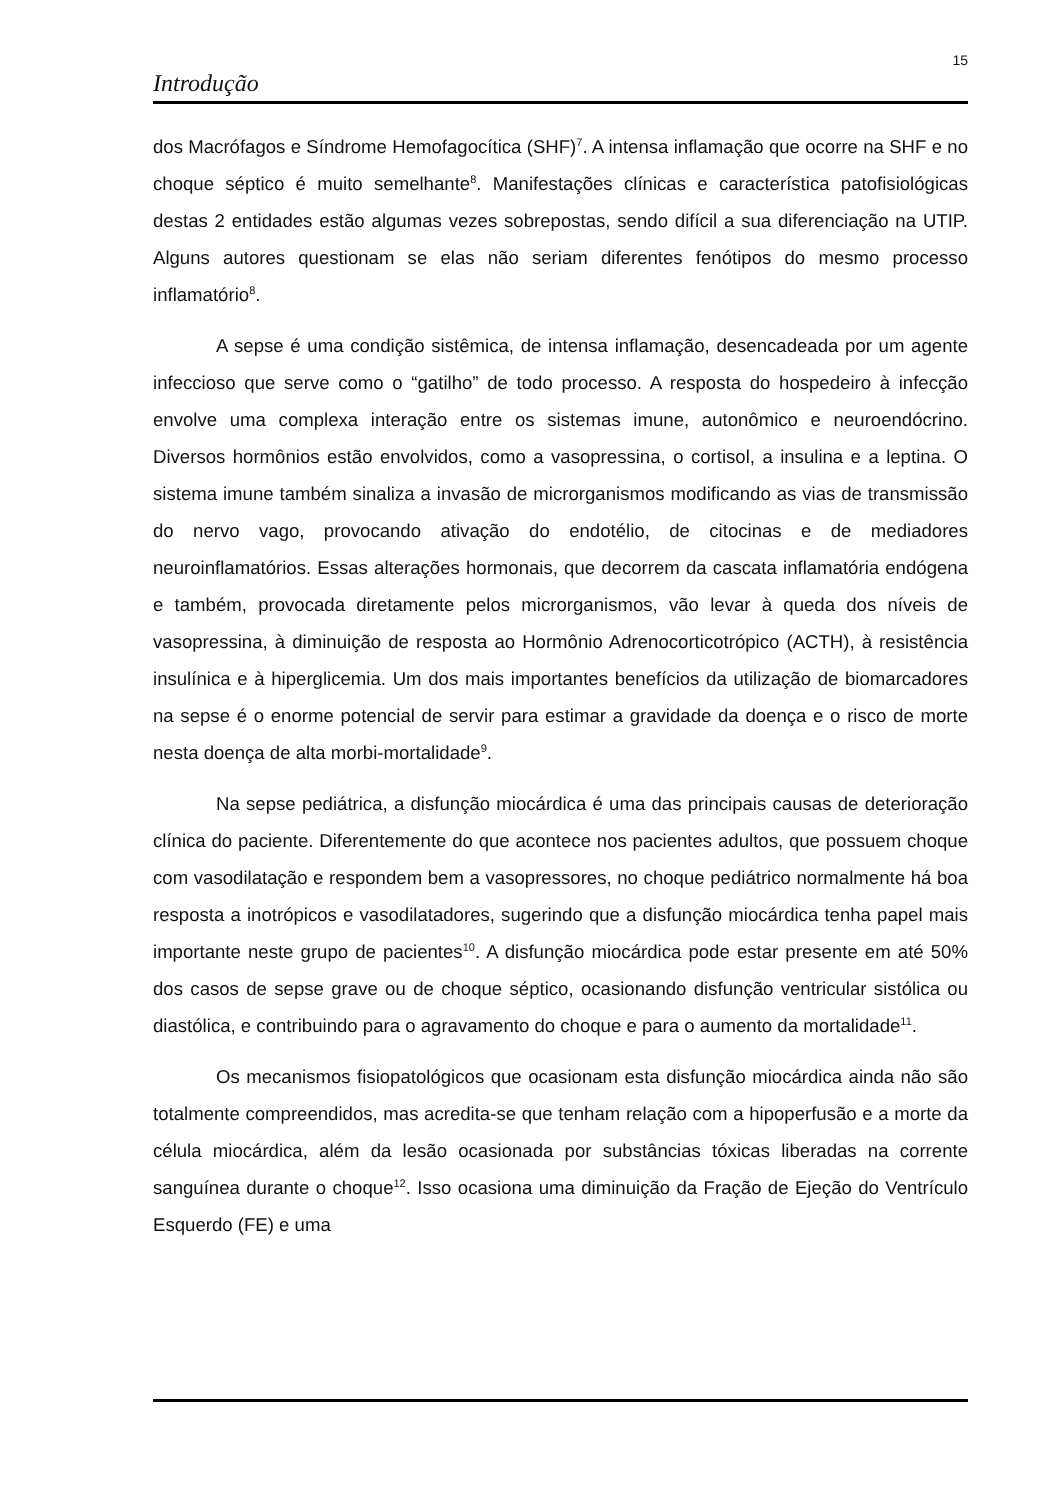15
Introdução
dos Macrófagos e Síndrome Hemofagocítica (SHF)<sup>7</sup>. A intensa inflamação que ocorre na SHF e no choque séptico é muito semelhante<sup>8</sup>. Manifestações clínicas e característica patofisiológicas destas 2 entidades estão algumas vezes sobrepostas, sendo difícil a sua diferenciação na UTIP. Alguns autores questionam se elas não seriam diferentes fenótipos do mesmo processo inflamatório<sup>8</sup>.
A sepse é uma condição sistêmica, de intensa inflamação, desencadeada por um agente infeccioso que serve como o “gatilho” de todo processo. A resposta do hospedeiro à infecção envolve uma complexa interação entre os sistemas imune, autonômico e neuroendócrino. Diversos hormônios estão envolvidos, como a vasopressina, o cortisol, a insulina e a leptina. O sistema imune também sinaliza a invasão de microrganismos modificando as vias de transmissão do nervo vago, provocando ativação do endotélio, de citocinas e de mediadores neuroinflamatórios. Essas alterações hormonais, que decorrem da cascata inflamatória endógena e também, provocada diretamente pelos microrganismos, vão levar à queda dos níveis de vasopressina, à diminuição de resposta ao Hormônio Adrenocorticotrópico (ACTH), à resistência insulínica e à hiperglicemia. Um dos mais importantes benefícios da utilização de biomarcadores na sepse é o enorme potencial de servir para estimar a gravidade da doença e o risco de morte nesta doença de alta morbi-mortalidade<sup>9</sup>.
Na sepse pediátrica, a disfunção miocárdica é uma das principais causas de deterioração clínica do paciente. Diferentemente do que acontece nos pacientes adultos, que possuem choque com vasodilatação e respondem bem a vasopressores, no choque pediátrico normalmente há boa resposta a inotrópicos e vasodilatadores, sugerindo que a disfunção miocárdica tenha papel mais importante neste grupo de pacientes<sup>10</sup>. A disfunção miocárdica pode estar presente em até 50% dos casos de sepse grave ou de choque séptico, ocasionando disfunção ventricular sistólica ou diastólica, e contribuindo para o agravamento do choque e para o aumento da mortalidade<sup>11</sup>.
Os mecanismos fisiopatológicos que ocasionam esta disfunção miocárdica ainda não são totalmente compreendidos, mas acredita-se que tenham relação com a hipoperfusão e a morte da célula miocárdica, além da lesão ocasionada por substâncias tóxicas liberadas na corrente sanguínea durante o choque<sup>12</sup>. Isso ocasiona uma diminuição da Fração de Ejeção do Ventrículo Esquerdo (FE) e uma